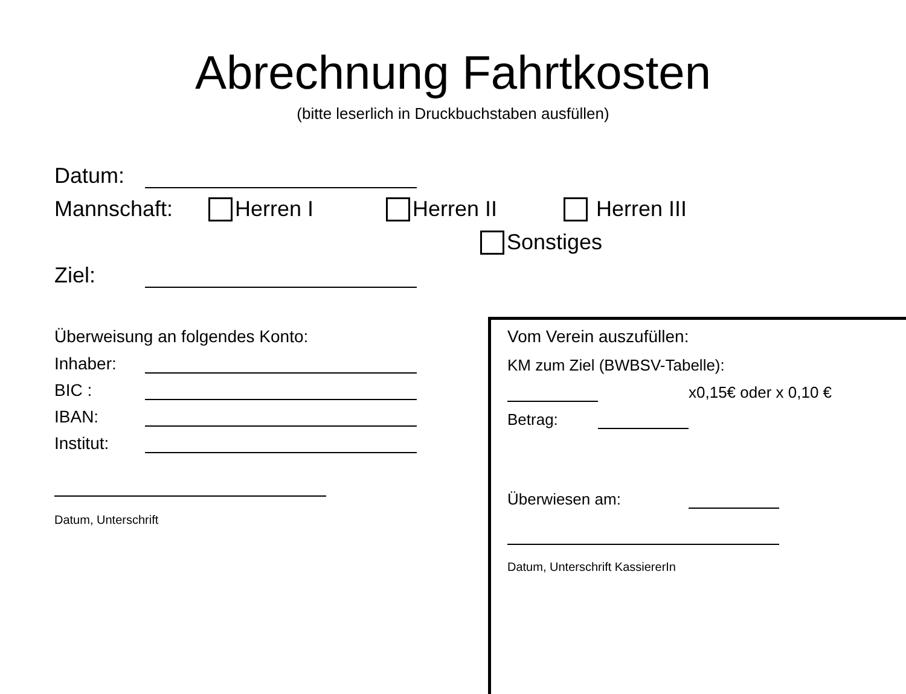Abrechnung Fahrtkosten
(bitte leserlich in Druckbuchstaben ausfüllen)
Datum:
Mannschaft: Herren I Herren II Herren III
Sonstiges
Ziel:
Überweisung an folgendes Konto:
Inhaber:
BIC :
IBAN:
Institut:
Datum, Unterschrift
Vom Verein auszufüllen:
KM zum Ziel (BWBSV-Tabelle):
x0,15€ oder x 0,10 €
Betrag:
Überwiesen am:
Datum, Unterschrift KassiererIn